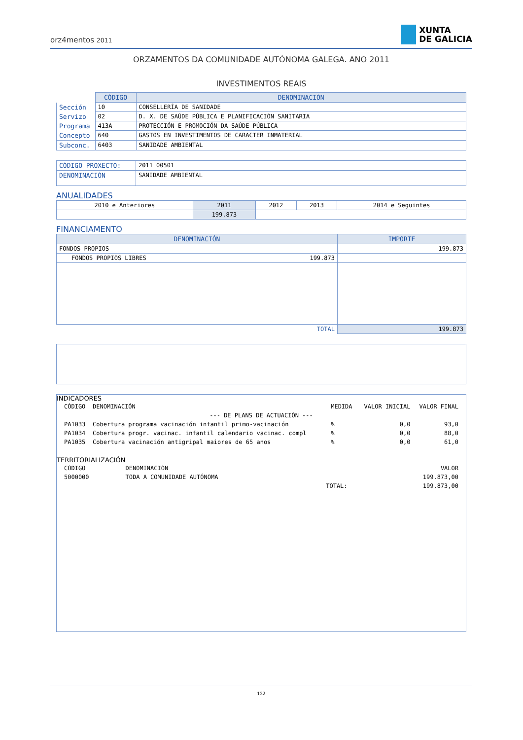orz4mentos 2011 XUNTA
DE GALICIA
ORZAMENTOS DA COMUNIDADE AUTÓNOMA GALEGA. ANO 2011
INVESTIMENTOS REAIS
| | CÓDIGO | DENOMINACIÓN |
| Sección | 10 | CONSELLERÍA DE SANIDADE |
| Servizo | 02 | D. X. DE SAÚDE PÚBLICA E PLANIFICACIÓN SANITARIA |
| Programa | 413A | PROTECCIÓN E PROMOCIÓN DA SAÚDE PÚBLICA |
| Concepto | 640 | GASTOS EN INVESTIMENTOS DE CARACTER INMATERIAL |
| Subconc. | 6403 | SANIDADE AMBIENTAL |
| CÓDIGO PROXECTO: | 2011 00501 |
| DENOMINACIÓN | SANIDADE AMBIENTAL |
ANUALIDADES
| 2010 e Anteriores | 2011 | 2012 | 2013 | 2014 e Seguintes |
| | 199.873 | | | |
FINANCIAMENTO
| DENOMINACIÓN | | IMPORTE |
| --- | --- | --- |
| FONDOS PROPIOS | | 199.873 |
| FONDOS PROPIOS LIBRES | 199.873 | |
| TOTAL | | 199.873 |
INDICADORES
| CÓDIGO | DENOMINACIÓN | MEDIDA | VALOR INICIAL | VALOR FINAL |
| --- DE PLANS DE ACTUACIÓN --- | | | | |
| PA1033 | Cobertura programa vacinación infantil primo-vacinación | % | 0,0 | 93,0 |
| PA1034 | Cobertura progr. vacinac. infantil calendario vacinac. compl | % | 0,0 | 88,0 |
| PA1035 | Cobertura vacinación antigripal maiores de 65 anos | % | 0,0 | 61,0 |
TERRITORIALIZACIÓN
| CÓDIGO | DENOMINACIÓN | | VALOR |
| 5000000 | TODA A COMUNIDADE AUTÓNOMA | | 199.873,00 |
| | | TOTAL: | 199.873,00 |
122